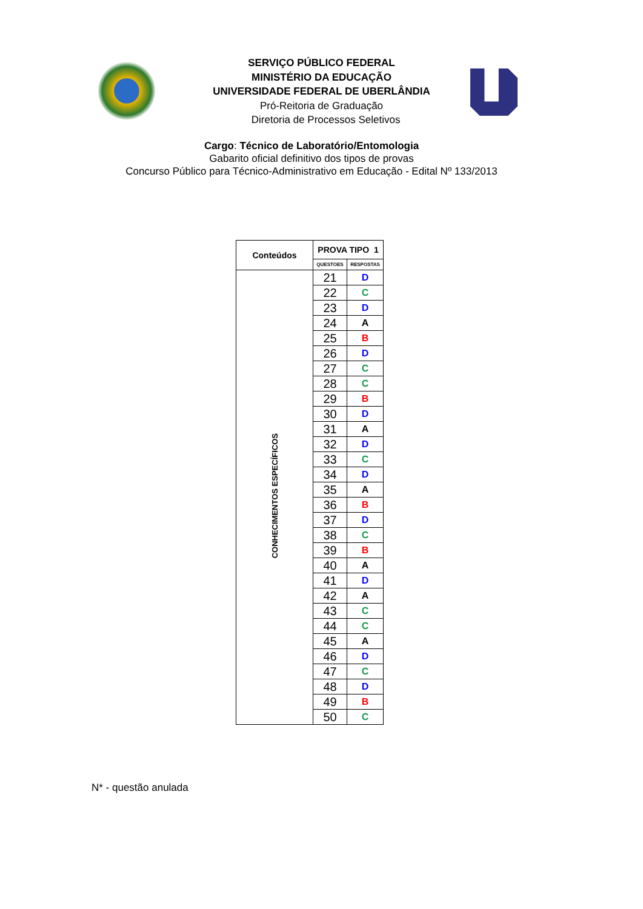SERVIÇO PÚBLICO FEDERAL
MINISTÉRIO DA EDUCAÇÃO
UNIVERSIDADE FEDERAL DE UBERLÂNDIA
Pró-Reitoria de Graduação
Diretoria de Processos Seletivos
Cargo: Técnico de Laboratório/Entomologia
Gabarito oficial definitivo dos tipos de provas
Concurso Público para Técnico-Administrativo em Educação - Edital Nº 133/2013
| Conteúdos | PROVA TIPO 1 | |
| --- | --- | --- |
| | QUESTOES | RESPOSTAS |
| CONHECIMENTOS ESPECÍFICOS | 21 | D |
| | 22 | C |
| | 23 | D |
| | 24 | A |
| | 25 | B |
| | 26 | D |
| | 27 | C |
| | 28 | C |
| | 29 | B |
| | 30 | D |
| | 31 | A |
| | 32 | D |
| | 33 | C |
| | 34 | D |
| | 35 | A |
| | 36 | B |
| | 37 | D |
| | 38 | C |
| | 39 | B |
| | 40 | A |
| | 41 | D |
| | 42 | A |
| | 43 | C |
| | 44 | C |
| | 45 | A |
| | 46 | D |
| | 47 | C |
| | 48 | D |
| | 49 | B |
| | 50 | C |
N* - questão anulada